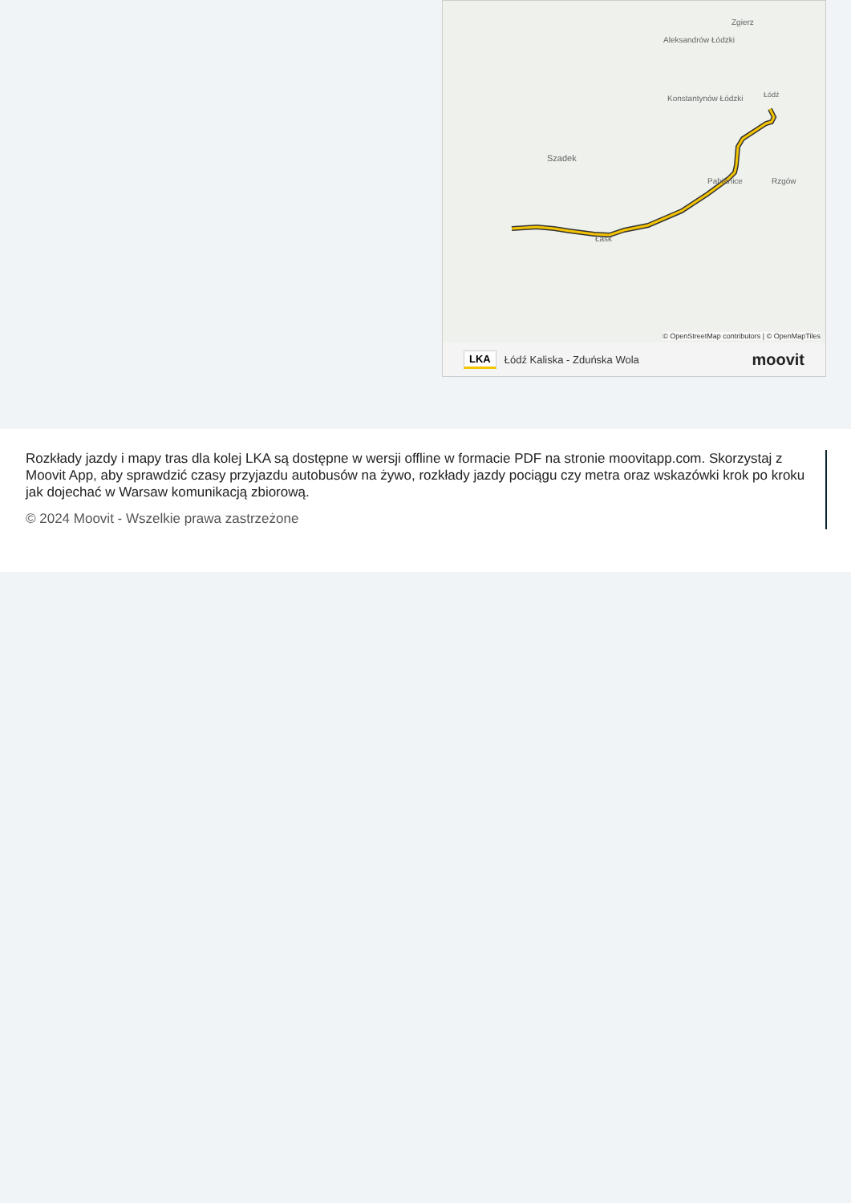Szadek
Konstantynów Łódzki
Aleksandrów Łódzki
Zgierz
Łódź
Pabianice
Rzgów
Łask
© OpenStreetMap contributors | © OpenMapTiles
LKA Łódź Kaliska - Zduńska Wola moovit
Rozkłady jazdy i mapy tras dla kolej LKA są dostępne w wersji offline w formacie PDF na stronie moovitapp.com. Skorzystaj z Moovit App, aby sprawdzić czasy przyjazdu autobusów na żywo, rozkłady jazdy pociągu czy metra oraz wskazówki krok po kroku jak dojechać w Warsaw komunikacją zbiorową.
© 2024 Moovit - Wszelkie prawa zastrzeżone